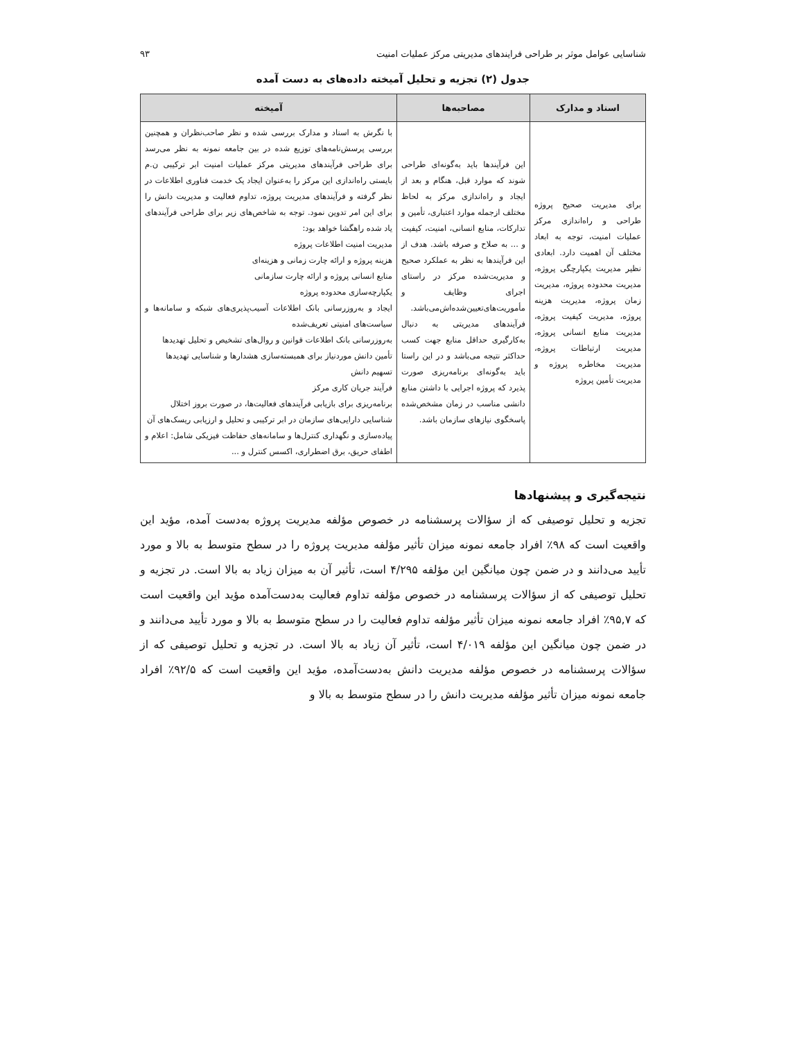شناسایی عوامل موثر بر طراحی فرایندهای مدیریتی مرکز عملیات امنیت ۹۳
جدول (۲) تجزیه و تحلیل آمیخته داده‌های به دست آمده
| اسناد و مدارک | مصاحبه‌ها | آمیخته |
| --- | --- | --- |
| برای مدیریت صحیح پروژه طراحی و راه‌اندازی مرکز عملیات امنیت، توجه به ابعاد مختلف آن اهمیت دارد. ابعادی نظیر مدیریت یکپارچگی پروژه، مدیریت محدوده پروژه، مدیریت زمان پروژه، مدیریت هزینه پروژه، مدیریت کیفیت پروژه، مدیریت منابع انسانی پروژه، مدیریت ارتباطات پروژه، مدیریت مخاطره پروژه و مدیریت تأمین پروژه | این فرآیندها باید به‌گونه‌ای طراحی شوند که موارد قبل، هنگام و بعد از ایجاد و راه‌اندازی مرکز به لحاظ مختلف ازجمله موارد اعتباری، تأمین و تدارکات، منابع انسانی، امنیت، کیفیت و ... به صلاح و صرفه باشد. هدف از این فرآیندها به نظر به عملکرد صحیح و مدیریت‌شده مرکز در راستای اجرای وظایف و مأموریت‌های‌تعیین‌شده‌اش‌می‌باشد. فرآیندهای مدیریتی به دنبال به‌کارگیری حداقل منابع جهت کسب حداکثر نتیجه می‌باشد و در این راستا باید به‌گونه‌ای برنامه‌ریزی صورت پذیرد که پروژه اجرایی با داشتن منابع دانشی مناسب در زمان مشخص‌شده پاسخگوی نیازهای سازمان باشد. | با نگرش به اسناد و مدارک بررسی شده و نظر صاحب‌نظران و همچنین بررسی پرسش‌نامه‌های توزیع شده در بین جامعه نمونه به نظر می‌رسد برای طراحی فرآیندهای مدیریتی مرکز عملیات امنیت ابر ترکیبی ن.م بایستی راه‌اندازی این مرکز را به‌عنوان ایجاد یک خدمت فناوری اطلاعات در نظر گرفته و فرآیندهای مدیریت پروژه، تداوم فعالیت و مدیریت دانش را برای این امر تدوین نمود. توجه به شاخص‌های زیر برای طراحی فرآیندهای یاد شده راهگشا خواهد بود: مدیریت امنیت اطلاعات پروژه هزینه پروژه و ارائه چارت زمانی و هزینه‌ای منابع انسانی پروژه و ارائه چارت سازمانی یکپارچه‌سازی محدوده پروژه ایجاد و به‌روزرسانی بانک اطلاعات آسیب‌پذیری‌های شبکه و سامانه‌ها و سیاست‌های امنیتی تعریف‌شده به‌روزرسانی بانک اطلاعات قوانین و روال‌های تشخیص و تحلیل تهدیدها تأمین دانش موردنیاز برای همبسته‌سازی هشدارها و شناسایی تهدیدها تسهیم دانش فرآیند جریان کاری مرکز برنامه‌ریزی برای بازیابی فرآیندهای فعالیت‌ها، در صورت بروز اختلال شناسایی دارایی‌های سازمان در ابر ترکیبی و تحلیل و ارزیابی ریسک‌های آن پیاده‌سازی و نگهداری کنترل‌ها و سامانه‌های حفاظت فیزیکی شامل: اعلام و اطفای حریق، برق اضطراری، اکسس کنترل و ... |
نتیجه‌گیری و پیشنهادها
تجزیه و تحلیل توصیفی که از سؤالات پرسشنامه در خصوص مؤلفه مدیریت پروژه به‌دست آمده، مؤید این واقعیت است که ۹۸٪ افراد جامعه نمونه میزان تأثیر مؤلفه مدیریت پروژه را در سطح متوسط به بالا و مورد تأیید می‌دانند و در ضمن چون میانگین این مؤلفه ۴/۲۹۵ است، تأثیر آن به میزان زیاد به بالا است. در تجزیه و تحلیل توصیفی که از سؤالات پرسشنامه در خصوص مؤلفه تداوم فعالیت به‌دست‌آمده مؤید این واقعیت است که ۹۵,۷٪ افراد جامعه نمونه میزان تأثیر مؤلفه تداوم فعالیت را در سطح متوسط به بالا و مورد تأیید می‌دانند و در ضمن چون میانگین این مؤلفه ۴/۰۱۹ است، تأثیر آن زیاد به بالا است. در تجزیه و تحلیل توصیفی که از سؤالات پرسشنامه در خصوص مؤلفه مدیریت دانش به‌دست‌آمده، مؤید این واقعیت است که ۹۲/۵٪ افراد جامعه نمونه میزان تأثیر مؤلفه مدیریت دانش را در سطح متوسط به بالا و